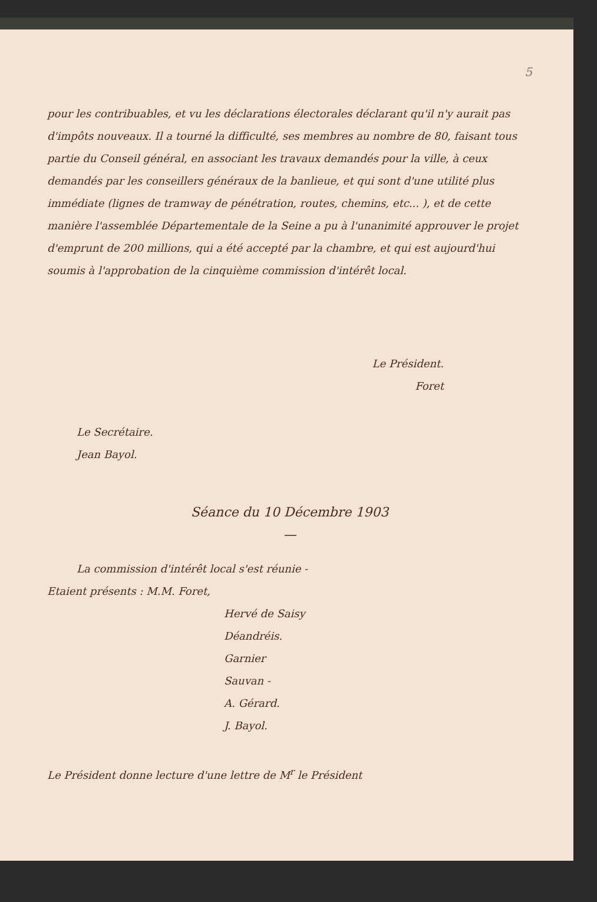5
pour les contribuables, et vu les déclarations électorales déclarant qu'il n'y aurait pas d'impôts nouveaux. Il a tourné la difficulté, ses membres au nombre de 80, faisant tous partie du Conseil général, en associant les travaux demandés pour la ville, à ceux demandés par les conseillers généraux de la banlieue, et qui sont d'une utilité plus immédiate (lignes de tramway de pénétration, routes, chemins, etc... ), et de cette manière l'assemblée Départementale de la Seine a pu à l'unanimité approuver le projet d'emprunt de 200 millions, qui a été accepté par la chambre, et qui est aujourd'hui soumis à l'approbation de la cinquième commission d'intérêt local.
Le Président.
Foret
Le Secrétaire.
Jean Bayol.
Séance du 10 Décembre 1903
—
La commission d'intérêt local s'est réunie -
Etaient présents : M.M. Foret,
Hervé de Saisy
Déandréis.
Garnier
Sauvan -
A. Gérard.
J. Bayol.
Le Président donne lecture d'une lettre de M<sup>r</sup> le Président